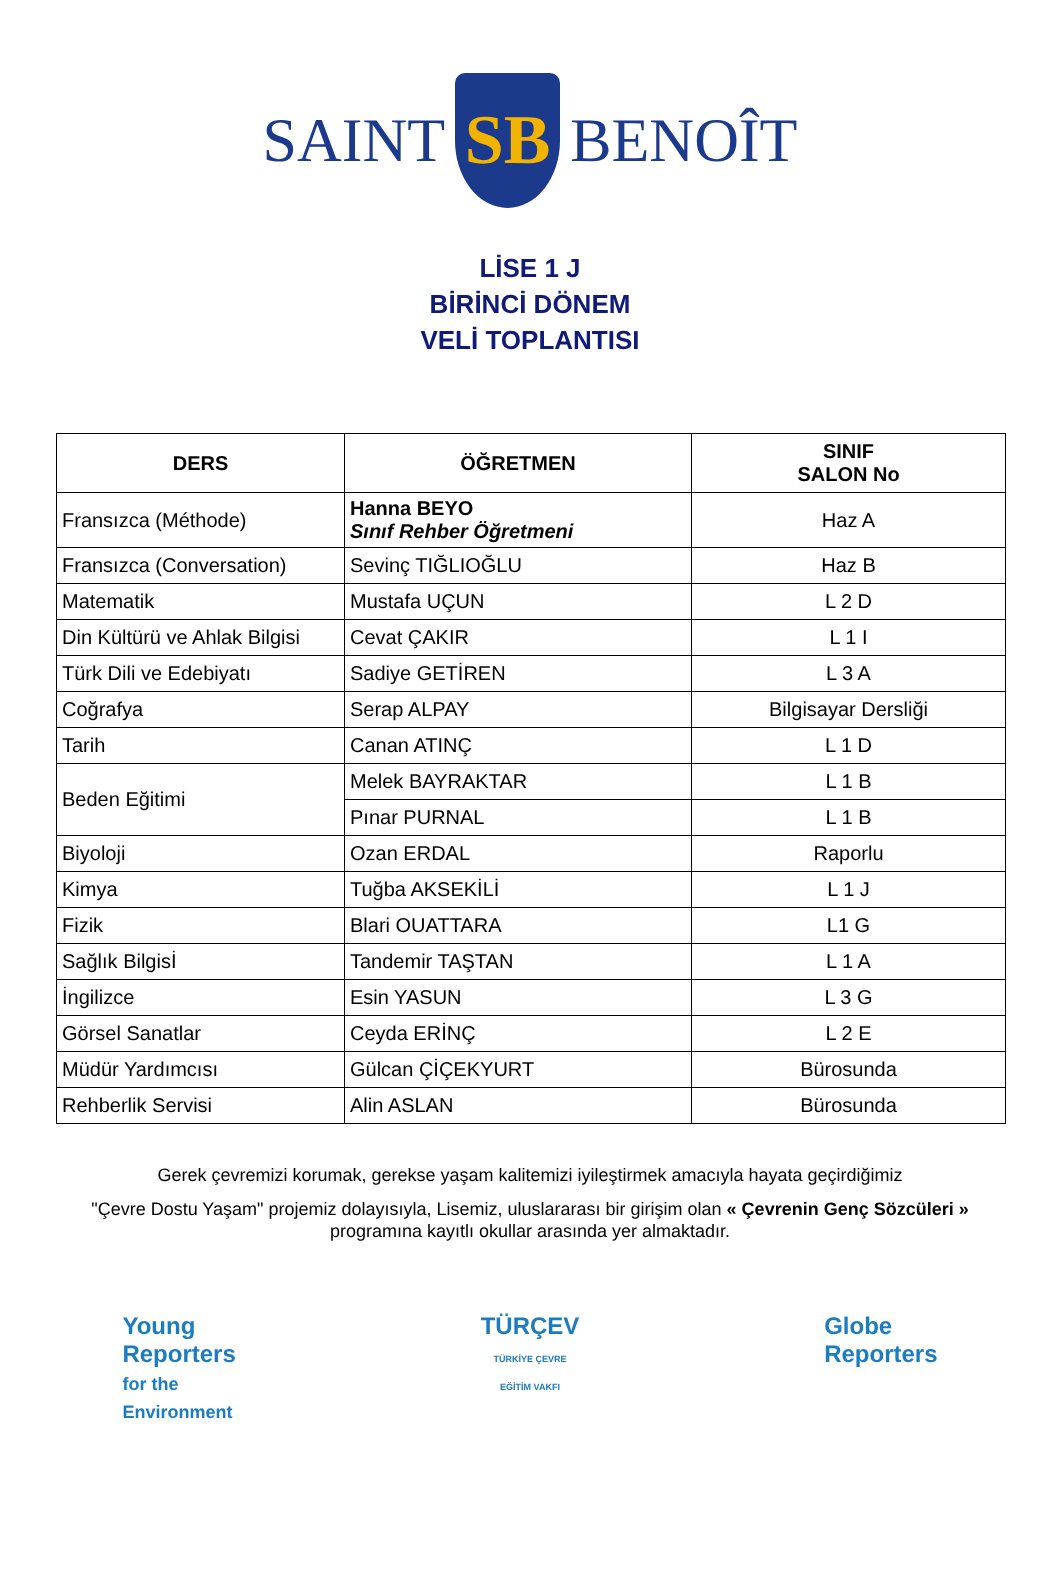SAINT
SB
BENOÎT
LİSE 1 J
BİRİNCİ DÖNEM
VELİ TOPLANTISI
| DERS | ÖĞRETMEN | SINIF SALON No |
| --- | --- | --- |
| Fransızca (Méthode) | Hanna BEYO Sınıf Rehber Öğretmeni | Haz A |
| Fransızca (Conversation) | Sevinç TIĞLIOĞLU | Haz B |
| Matematik | Mustafa UÇUN | L 2 D |
| Din Kültürü ve Ahlak Bilgisi | Cevat ÇAKIR | L 1 I |
| Türk Dili ve Edebiyatı | Sadiye GETİREN | L 3 A |
| Coğrafya | Serap ALPAY | Bilgisayar Dersliği |
| Tarih | Canan ATINÇ | L 1 D |
| Beden Eğitimi | Melek BAYRAKTAR | L 1 B |
| | Pınar PURNAL | L 1 B |
| Biyoloji | Ozan ERDAL | Raporlu |
| Kimya | Tuğba AKSEKİLİ | L 1 J |
| Fizik | Blari OUATTARA | L1 G |
| Sağlık Bilgisİ | Tandemir TAŞTAN | L 1 A |
| İngilizce | Esin YASUN | L 3 G |
| Görsel Sanatlar | Ceyda ERİNÇ | L 2 E |
| Müdür Yardımcısı | Gülcan ÇİÇEKYURT | Bürosunda |
| Rehberlik Servisi | Alin ASLAN | Bürosunda |
Gerek çevremizi korumak, gerekse yaşam kalitemizi iyileştirmek amacıyla hayata geçirdiğimiz
"Çevre Dostu Yaşam" projemiz dolayısıyla, Lisemiz, uluslararası bir girişim olan « Çevrenin Genç Sözcüleri »
programına kayıtlı okullar arasında yer almaktadır.
Young
Reporters
for the
Environment
TÜRÇEV
TÜRKİYE ÇEVRE
EĞİTİM VAKFI
Globe
Reporters